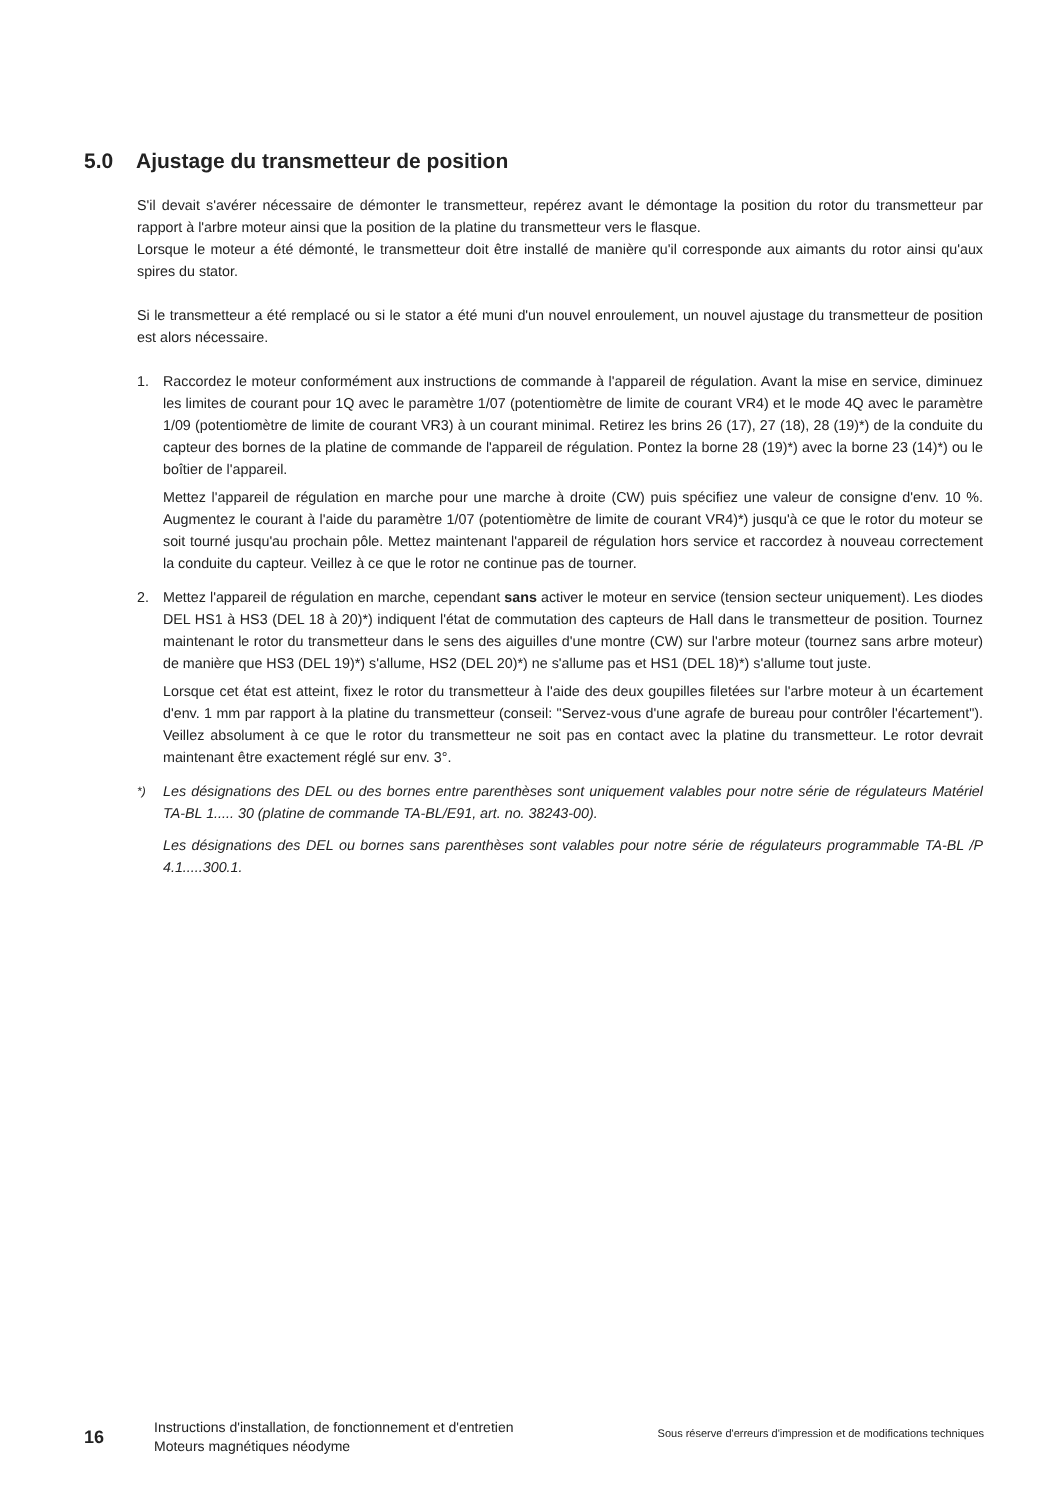5.0 Ajustage du transmetteur de position
S'il devait s'avérer nécessaire de démonter le transmetteur, repérez avant le démontage la position du rotor du transmetteur par rapport à l'arbre moteur ainsi que la position de la platine du transmetteur vers le flasque.
Lorsque le moteur a été démonté, le transmetteur doit être installé de manière qu'il corresponde aux aimants du rotor ainsi qu'aux spires du stator.
Si le transmetteur a été remplacé ou si le stator a été muni d'un nouvel enroulement, un nouvel ajustage du transmetteur de position est alors nécessaire.
1. Raccordez le moteur conformément aux instructions de commande à l'appareil de régulation. Avant la mise en service, diminuez les limites de courant pour 1Q avec le paramètre 1/07 (potentiomètre de limite de courant VR4) et le mode 4Q avec le paramètre 1/09 (potentiomètre de limite de courant VR3) à un courant minimal. Retirez les brins 26 (17), 27 (18), 28 (19)*) de la conduite du capteur des bornes de la platine de commande de l'appareil de régulation. Pontez la borne 28 (19)*) avec la borne 23 (14)*) ou le boîtier de l'appareil.
Mettez l'appareil de régulation en marche pour une marche à droite (CW) puis spécifiez une valeur de consigne d'env. 10 %. Augmentez le courant à l'aide du paramètre 1/07 (potentiomètre de limite de courant VR4)*) jusqu'à ce que le rotor du moteur se soit tourné jusqu'au prochain pôle. Mettez maintenant l'appareil de régulation hors service et raccordez à nouveau correctement la conduite du capteur. Veillez à ce que le rotor ne continue pas de tourner.
2. Mettez l'appareil de régulation en marche, cependant sans activer le moteur en service (tension secteur uniquement). Les diodes DEL HS1 à HS3 (DEL 18 à 20)*) indiquent l'état de commutation des capteurs de Hall dans le transmetteur de position. Tournez maintenant le rotor du transmetteur dans le sens des aiguilles d'une montre (CW) sur l'arbre moteur (tournez sans arbre moteur) de manière que HS3 (DEL 19)*) s'allume, HS2 (DEL 20)*) ne s'allume pas et HS1 (DEL 18)*) s'allume tout juste.
Lorsque cet état est atteint, fixez le rotor du transmetteur à l'aide des deux goupilles filetées sur l'arbre moteur à un écartement d'env. 1 mm par rapport à la platine du transmetteur (conseil: "Servez-vous d'une agrafe de bureau pour contrôler l'écartement"). Veillez absolument à ce que le rotor du transmetteur ne soit pas en contact avec la platine du transmetteur. Le rotor devrait maintenant être exactement réglé sur env. 3°.
<sup>*)</sup> Les désignations des DEL ou des bornes entre parenthèses sont uniquement valables pour notre série de régulateurs Matériel TA-BL 1..... 30 (platine de commande TA-BL/E91, art. no. 38243-00).
Les désignations des DEL ou bornes sans parenthèses sont valables pour notre série de régulateurs programmable TA-BL /P 4.1.....300.1.
16
Instructions d'installation, de fonctionnement et d'entretien Moteurs magnétiques néodyme
Sous réserve d'erreurs d'impression et de modifications techniques